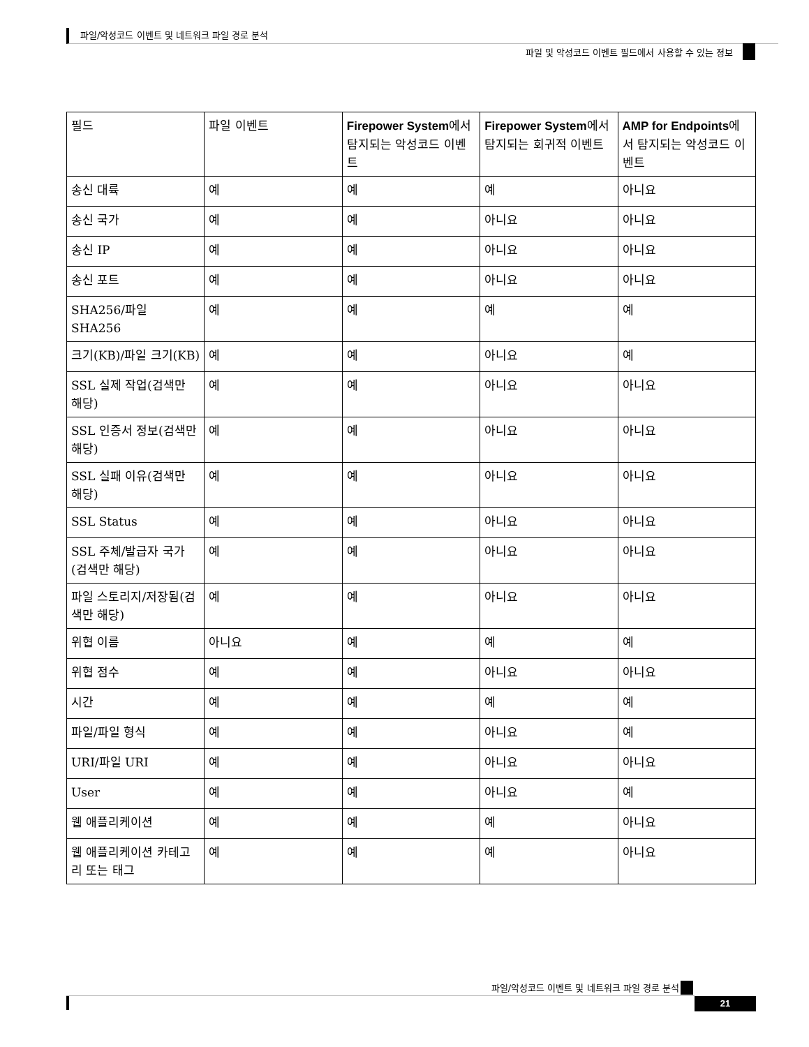파일/악성코드 이벤트 및 네트워크 파일 경로 분석
파일 및 악성코드 이벤트 필드에서 사용할 수 있는 정보
| 필드 | 파일 이벤트 | Firepower System 에서 탐지되는 악성코드 이벤트 | Firepower System 에서 탐지되는 회귀적 이벤트 | AMP for Endpoints 에서 탐지되는 악성코드 이벤트 |
| --- | --- | --- | --- | --- |
| 송신 대륙 | 예 | 예 | 예 | 아니요 |
| 송신 국가 | 예 | 예 | 아니요 | 아니요 |
| 송신 IP | 예 | 예 | 아니요 | 아니요 |
| 송신 포트 | 예 | 예 | 아니요 | 아니요 |
| SHA256/파일 SHA256 | 예 | 예 | 예 | 예 |
| 크기(KB)/파일 크기(KB) | 예 | 예 | 아니요 | 예 |
| SSL 실제 작업(검색만 해당) | 예 | 예 | 아니요 | 아니요 |
| SSL 인증서 정보(검색만 해당) | 예 | 예 | 아니요 | 아니요 |
| SSL 실패 이유(검색만 해당) | 예 | 예 | 아니요 | 아니요 |
| SSL Status | 예 | 예 | 아니요 | 아니요 |
| SSL 주체/발급자 국가(검색만 해당) | 예 | 예 | 아니요 | 아니요 |
| 파일 스토리지/저장됨(검색만 해당) | 예 | 예 | 아니요 | 아니요 |
| 위협 이름 | 아니요 | 예 | 예 | 예 |
| 위협 점수 | 예 | 예 | 아니요 | 아니요 |
| 시간 | 예 | 예 | 예 | 예 |
| 파일/파일 형식 | 예 | 예 | 아니요 | 예 |
| URI/파일 URI | 예 | 예 | 아니요 | 아니요 |
| User | 예 | 예 | 아니요 | 예 |
| 웹 애플리케이션 | 예 | 예 | 예 | 아니요 |
| 웹 애플리케이션 카테고리 또는 태그 | 예 | 예 | 예 | 아니요 |
파일/악성코드 이벤트 및 네트워크 파일 경로 분석
21